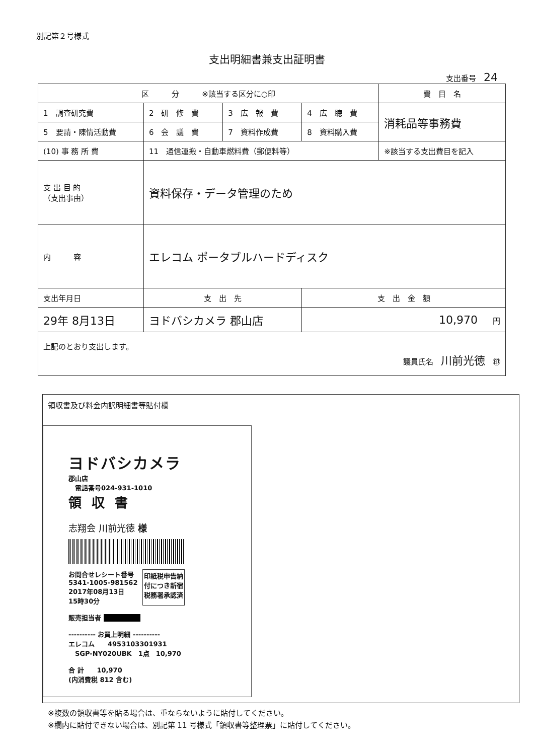別記第２号様式
支出明細書兼支出証明書
支出番号　24
| 区 分 ※該当する区分に○印 | | | | 費 目 名 |
| --- | --- | --- | --- | --- |
| 1 調査研究費 | 2 研 修 費 | 3 広 報 費 | 4 広 聴 費 | 消耗品等事務費 |
| 5 要請・陳情活動費 | 6 会 議 費 | 7 資料作成費 | 8 資料購入費 | |
| (10) 事 務 所 費 | 11 通信運搬・自動車燃料費（郵便料等） | | | ※該当する支出費目を記入 |
| 支 出 目 的 （支出事由） | 資料保存・データ管理のため | | | |
| 内 容 | エレコム ポータブルハードディスク | | | |
| 支出年月日 | 支 出 先 | | 支 出 金 額 | |
| 29年 8月13日 | ヨドバシカメラ 郡山店 | | 10,970 円 | |
| 上記のとおり支出します。 議員氏名 川前光徳 ㊞ | | | | |
領収書及び料金内訳明細書等貼付欄
ヨドバシカメラ
郡山店
　電話番号024-931-1010
領収書
志翔会 川前光徳 様
お問合せレシート番号
5341-1005-981562
2017年08月13日
15時30分
印紙税申告納
付につき新宿
税務署承認済
販売担当者 ■■■■■■
---------- お買上明細 ----------
エレコム　　4953103301931
　SGP-NY020UBK　1点　10,970
合 計　　10,970
(内消費税 812 含む)
※複数の領収書等を貼る場合は、重ならないように貼付してください。
※欄内に貼付できない場合は、別記第 11 号様式「領収書等整理票」に貼付してください。